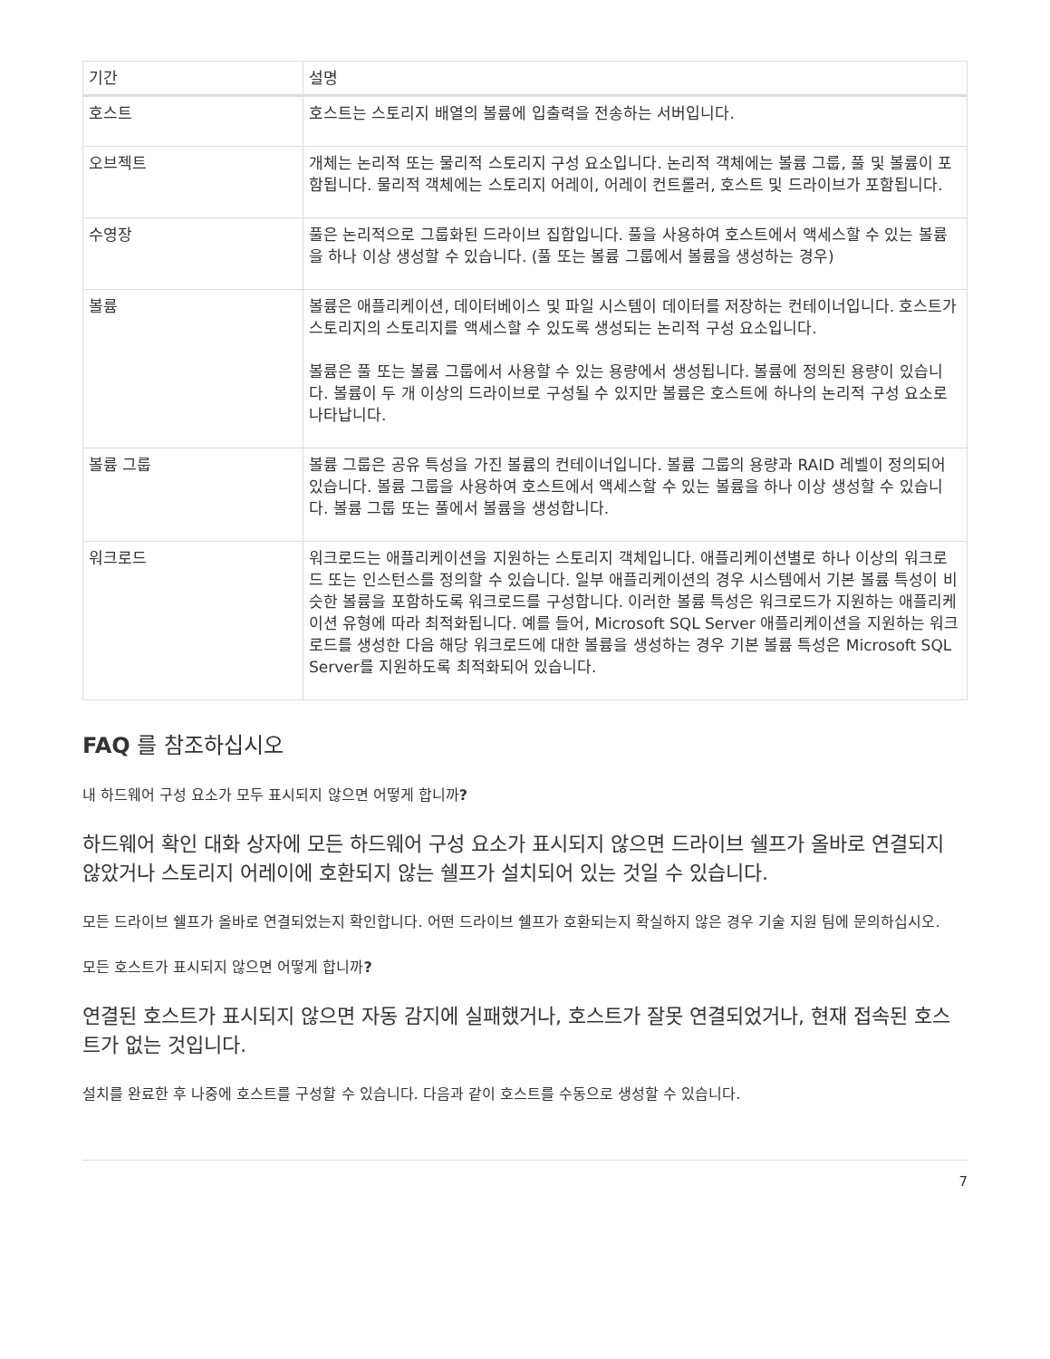| 기간 | 설명 |
| --- | --- |
| 호스트 | 호스트는 스토리지 배열의 볼륨에 입출력을 전송하는 서버입니다. |
| 오브젝트 | 개체는 논리적 또는 물리적 스토리지 구성 요소입니다. 논리적 객체에는 볼륨 그룹, 풀 및 볼륨이 포함됩니다. 물리적 객체에는 스토리지 어레이, 어레이 컨트롤러, 호스트 및 드라이브가 포함됩니다. |
| 수영장 | 풀은 논리적으로 그룹화된 드라이브 집합입니다. 풀을 사용하여 호스트에서 액세스할 수 있는 볼륨을 하나 이상 생성할 수 있습니다. (풀 또는 볼륨 그룹에서 볼륨을 생성하는 경우) |
| 볼륨 | 볼륨은 애플리케이션, 데이터베이스 및 파일 시스템이 데이터를 저장하는 컨테이너입니다. 호스트가 스토리지의 스토리지를 액세스할 수 있도록 생성되는 논리적 구성 요소입니다. 볼륨은 풀 또는 볼륨 그룹에서 사용할 수 있는 용량에서 생성됩니다. 볼륨에 정의된 용량이 있습니다. 볼륨이 두 개 이상의 드라이브로 구성될 수 있지만 볼륨은 호스트에 하나의 논리적 구성 요소로 나타납니다. |
| 볼륨 그룹 | 볼륨 그룹은 공유 특성을 가진 볼륨의 컨테이너입니다. 볼륨 그룹의 용량과 RAID 레벨이 정의되어 있습니다. 볼륨 그룹을 사용하여 호스트에서 액세스할 수 있는 볼륨을 하나 이상 생성할 수 있습니다. 볼륨 그룹 또는 풀에서 볼륨을 생성합니다. |
| 워크로드 | 워크로드는 애플리케이션을 지원하는 스토리지 객체입니다. 애플리케이션별로 하나 이상의 워크로드 또는 인스턴스를 정의할 수 있습니다. 일부 애플리케이션의 경우 시스템에서 기본 볼륨 특성이 비슷한 볼륨을 포함하도록 워크로드를 구성합니다. 이러한 볼륨 특성은 워크로드가 지원하는 애플리케이션 유형에 따라 최적화됩니다. 예를 들어, Microsoft SQL Server 애플리케이션을 지원하는 워크로드를 생성한 다음 해당 워크로드에 대한 볼륨을 생성하는 경우 기본 볼륨 특성은 Microsoft SQL Server를 지원하도록 최적화되어 있습니다. |
FAQ 를 참조하십시오
내 하드웨어 구성 요소가 모두 표시되지 않으면 어떻게 합니까?
하드웨어 확인 대화 상자에 모든 하드웨어 구성 요소가 표시되지 않으면 드라이브 쉘프가 올바로 연결되지 않았거나 스토리지 어레이에 호환되지 않는 쉘프가 설치되어 있는 것일 수 있습니다.
모든 드라이브 쉘프가 올바로 연결되었는지 확인합니다. 어떤 드라이브 쉘프가 호환되는지 확실하지 않은 경우 기술 지원 팀에 문의하십시오.
모든 호스트가 표시되지 않으면 어떻게 합니까?
연결된 호스트가 표시되지 않으면 자동 감지에 실패했거나, 호스트가 잘못 연결되었거나, 현재 접속된 호스트가 없는 것입니다.
설치를 완료한 후 나중에 호스트를 구성할 수 있습니다. 다음과 같이 호스트를 수동으로 생성할 수 있습니다.
7